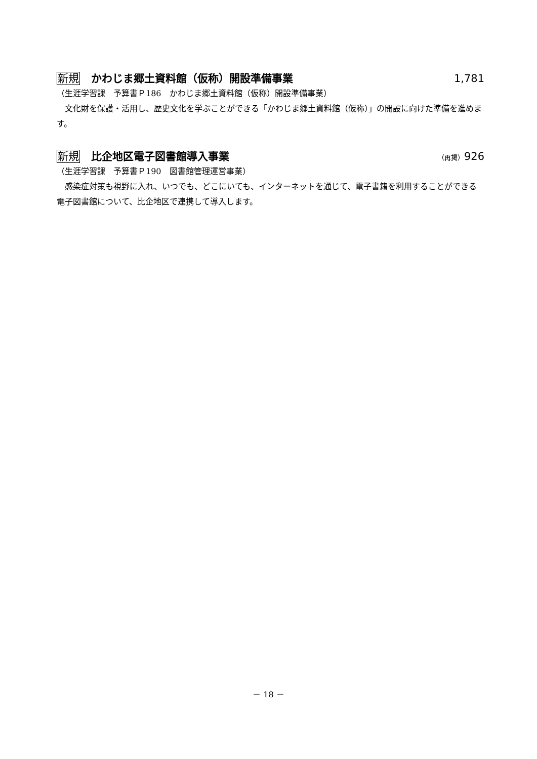新規 かわじま郷土資料館（仮称）開設準備事業
1,781
（生涯学習課　予算書Ｐ186　かわじま郷土資料館（仮称）開設準備事業）
　文化財を保護・活用し、歴史文化を学ぶことができる「かわじま郷土資料館（仮称）」の開設に向けた準備を進めます。
新規 比企地区電子図書館導入事業
（再掲）926
（生涯学習課　予算書Ｐ190　図書館管理運営事業）
　感染症対策も視野に入れ、いつでも、どこにいても、インターネットを通じて、電子書籍を利用することができる電子図書館について、比企地区で連携して導入します。
－ 18 －